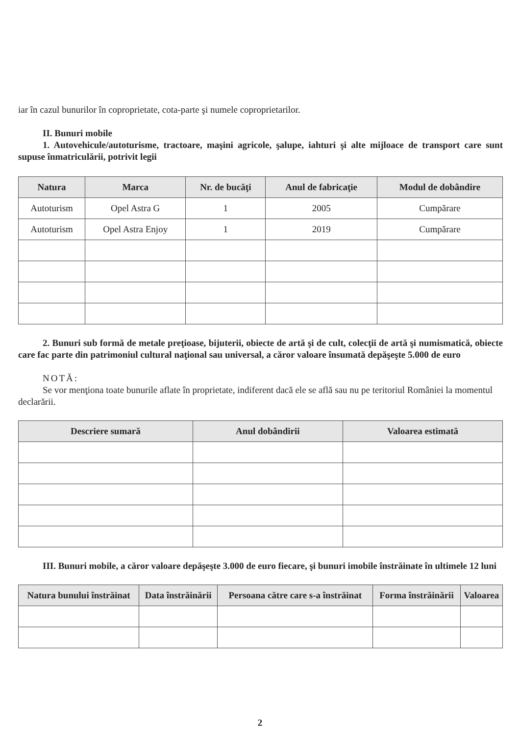iar în cazul bunurilor în coproprietate, cota-parte şi numele coproprietarilor.
II. Bunuri mobile
1. Autovehicule/autoturisme, tractoare, maşini agricole, şalupe, iahturi şi alte mijloace de transport care sunt supuse înmatriculării, potrivit legii
| Natura | Marca | Nr. de bucăţi | Anul de fabricaţie | Modul de dobândire |
| --- | --- | --- | --- | --- |
| Autoturism | Opel Astra G | 1 | 2005 | Cumpărare |
| Autoturism | Opel Astra Enjoy | 1 | 2019 | Cumpărare |
2. Bunuri sub formă de metale preţioase, bijuterii, obiecte de artă şi de cult, colecţii de artă şi numismatică, obiecte care fac parte din patrimoniul cultural naţional sau universal, a căror valoare însumată depăşeşte 5.000 de euro
NOTĂ:
Se vor menţiona toate bunurile aflate în proprietate, indiferent dacă ele se află sau nu pe teritoriul României la momentul declarării.
| Descriere sumară | Anul dobândirii | Valoarea estimată |
| --- | --- | --- |
III. Bunuri mobile, a căror valoare depăşeşte 3.000 de euro fiecare, şi bunuri imobile înstrăinate în ultimele 12 luni
| Natura bunului înstrăinat | Data înstrăinării | Persoana către care s-a înstrăinat | Forma înstrăinării | Valoarea |
| --- | --- | --- | --- | --- |
2